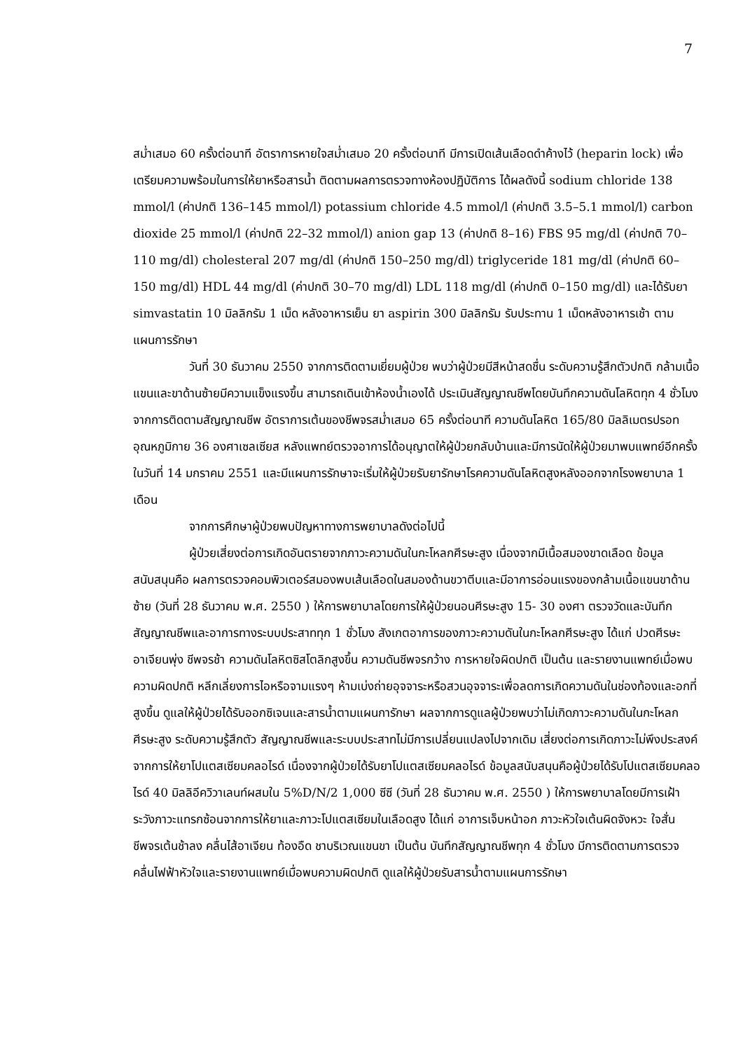7
สม่ำเสมอ 60 ครั้งต่อนาที อัตราการหายใจสม่ำเสมอ 20 ครั้งต่อนาที มีการเปิดเส้นเลือดดำค้างไว้ (heparin lock) เพื่อเตรียมความพร้อมในการให้ยาหรือสารน้ำ ติดตามผลการตรวจทางห้องปฏิบัติการ ได้ผลดังนี้ sodium chloride 138 mmol/l (ค่าปกติ 136–145 mmol/l) potassium chloride 4.5 mmol/l (ค่าปกติ 3.5–5.1 mmol/l) carbon dioxide 25 mmol/l (ค่าปกติ 22–32 mmol/l) anion gap 13 (ค่าปกติ 8–16) FBS 95 mg/dl (ค่าปกติ 70–110 mg/dl) cholesteral 207 mg/dl (ค่าปกติ 150–250 mg/dl) triglyceride 181 mg/dl (ค่าปกติ 60–150 mg/dl) HDL 44 mg/dl (ค่าปกติ 30–70 mg/dl) LDL 118 mg/dl (ค่าปกติ 0–150 mg/dl) และได้รับยา simvastatin 10 มิลลิกรัม 1 เม็ด หลังอาหารเย็น ยา aspirin 300 มิลลิกรัม รับประทาน 1 เม็ดหลังอาหารเช้า ตามแผนการรักษา
วันที่ 30 ธันวาคม 2550 จากการติดตามเยี่ยมผู้ป่วย พบว่าผู้ป่วยมีสีหน้าสดชื่น ระดับความรู้สึกตัวปกติ กล้ามเนื้อแขนและขาด้านซ้ายมีความแข็งแรงขึ้น สามารถเดินเข้าห้องน้ำเองได้ ประเมินสัญญาณชีพโดยบันทึกความดันโลหิตทุก 4 ชั่วโมง จากการติดตามสัญญาณชีพ อัตราการเต้นของชีพจรสม่ำเสมอ 65 ครั้งต่อนาที ความดันโลหิต 165/80 มิลลิเมตรปรอท อุณหภูมิกาย 36 องศาเซลเซียส หลังแพทย์ตรวจอาการได้อนุญาตให้ผู้ป่วยกลับบ้านและมีการนัดให้ผู้ป่วยมาพบแพทย์อีกครั้งในวันที่ 14 มกราคม 2551 และมีแผนการรักษาจะเริ่มให้ผู้ป่วยรับยารักษาโรคความดันโลหิตสูงหลังออกจากโรงพยาบาล 1 เดือน
จากการศึกษาผู้ป่วยพบปัญหาทางการพยาบาลดังต่อไปนี้
ผู้ป่วยเสี่ยงต่อการเกิดอันตรายจากภาวะความดันในกะโหลกศีรษะสูง เนื่องจากมีเนื้อสมองขาดเลือด ข้อมูลสนับสนุนคือ ผลการตรวจคอมพิวเตอร์สมองพบเส้นเลือดในสมองด้านขวาตีบและมีอาการอ่อนแรงของกล้ามเนื้อแขนขาด้านซ้าย (วันที่ 28 ธันวาคม พ.ศ. 2550 ) ให้การพยาบาลโดยการให้ผู้ป่วยนอนศีรษะสูง 15- 30 องศา ตรวจวัดและบันทึกสัญญาณชีพและอาการทางระบบประสาททุก 1 ชั่วโมง สังเกตอาการของภาวะความดันในกะโหลกศีรษะสูง ได้แก่ ปวดศีรษะ อาเจียนพุ่ง ชีพจรช้า ความดันโลหิตซิสโตลิกสูงขึ้น ความดันชีพจรกว้าง การหายใจผิดปกติ เป็นต้น และรายงานแพทย์เมื่อพบความผิดปกติ หลีกเลี่ยงการไอหรือจามแรงๆ ห้ามเบ่งถ่ายอุจจาระหรือสวนอุจจาระเพื่อลดการเกิดความดันในช่องท้องและอกที่สูงขึ้น ดูแลให้ผู้ป่วยได้รับออกซิเจนและสารน้ำตามแผนการักษา ผลจากการดูแลผู้ป่วยพบว่าไม่เกิดภาวะความดันในกะโหลกศีรษะสูง ระดับความรู้สึกตัว สัญญาณชีพและระบบประสาทไม่มีการเปลี่ยนแปลงไปจากเดิม เสี่ยงต่อการเกิดภาวะไม่พึงประสงค์จากการให้ยาโปแตสเซียมคลอไรด์ เนื่องจากผู้ป่วยได้รับยาโปแตสเซียมคลอไรด์ ข้อมูลสนับสนุนคือผู้ป่วยได้รับโปแตสเซียมคลอไรด์ 40 มิลลิอีควิวาเลนท์ผสมใน 5%D/N/2 1,000 ซีซี (วันที่ 28 ธันวาคม พ.ศ. 2550 ) ให้การพยาบาลโดยมีการเฝ้าระวังภาวะแทรกซ้อนจากการให้ยาและภาวะโปแตสเซียมในเลือดสูง ได้แก่ อาการเจ็บหน้าอก ภาวะหัวใจเต้นผิดจังหวะ ใจสั่น ชีพจรเต้นช้าลง คลื่นไส้อาเจียน ท้องอืด ชาบริเวณแขนขา เป็นต้น บันทึกสัญญาณชีพทุก 4 ชั่วโมง มีการติดตามการตรวจคลื่นไฟฟ้าหัวใจและรายงานแพทย์เมื่อพบความผิดปกติ ดูแลให้ผู้ป่วยรับสารน้ำตามแผนการรักษา